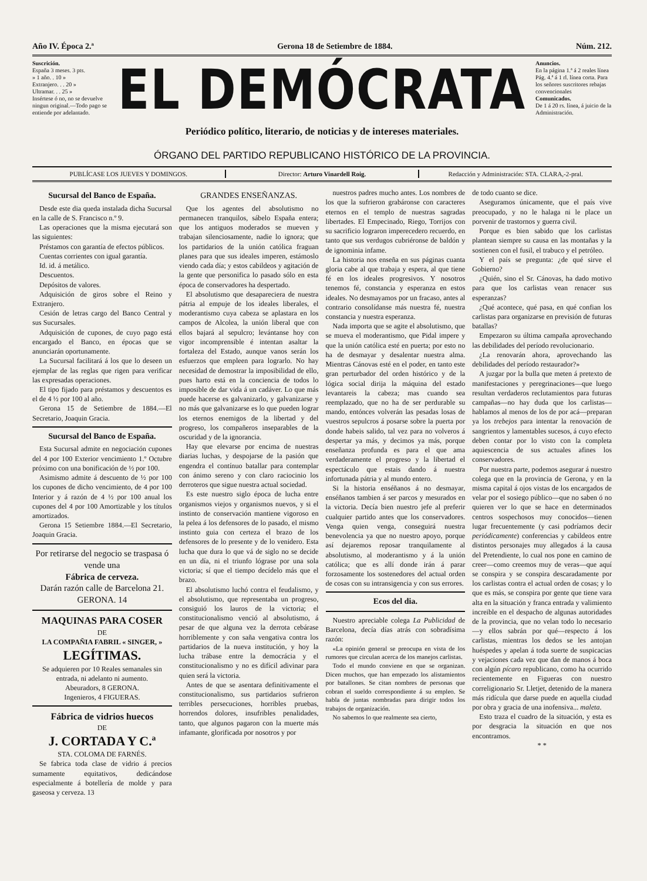Año IV. Época 2.ª Gerona 18 de Setiembre de 1884. Núm. 212.
Suscrición.
España 3 meses. 3 pts.
» 1 año. . 10 »
Extranjero. . . 20 »
Ultramar. . . 25 »
Insértese ó no, no se devuelve ningun original.—Todo pago se entiende por adelantado.
EL DEMÓCRATA
Periódico político, literario, de noticias y de intereses materiales.
Anuncios.
En la página 1.ª á 2 reales línea Pág. 4.ª á 1 rl. línea corta. Para los señores suscritores rebajas convencionales
Comunicados.
De 1 á 20 rs. línea, á juicio de la Administración.
ÓRGANO DEL PARTIDO REPUBLICANO HISTÓRICO DE LA PROVINCIA.
PUBLÍCASE LOS JUEVES Y DOMINGOS.
Director: Arturo Vinardell Roig.
Redacción y Administración: STA. CLARA,-2-pral.
Sucursal del Banco de España.
Desde este dia queda instalada dicha Sucursal en la calle de S. Francisco n.º 9.
Las operaciones que la misma ejecutará son las siguientes:
Préstamos con garantía de efectos públicos.
Cuentas corrientes con igual garantía.
Id. id. á metálico.
Descuentos.
Depósitos de valores.
Adquisición de giros sobre el Reino y Extranjero.
Cesión de letras cargo del Banco Central y sus Sucursales.
Adquisición de cupones, de cuyo pago está encargado el Banco, en épocas que se anunciarán oportunamente.
La Sucursal facilitará á los que lo deseen un ejemplar de las reglas que rigen para verificar las expresadas operaciones.
El tipo fijado para préstamos y descuentos es el de 4 ½ por 100 al año.
Gerona 15 de Setiembre de 1884.—El Secretario, Joaquin Gracia.
Sucursal del Banco de España.
Esta Sucursal admite en negociación cupones del 4 por 100 Exterior vencimiento 1.º Octubre próximo con una bonificación de ½ por 100.
Asimismo admite á descuento de ½ por 100 los cupones de dicho vencimiento, de 4 por 100 Interior y á razón de 4 ½ por 100 anual los cupones del 4 por 100 Amortizable y los títulos amortizados.
Gerona 15 Setiembre 1884.—El Secretario, Joaquin Gracia.
Por retirarse del negocio se traspasa ó vende una
Fábrica de cerveza.
Darán razón calle de Barcelona 21.
GERONA. 14
MAQUINAS PARA COSER
DE
LA COMPAÑIA FABRIL « SINGER, »
LEGÍTIMAS.
Se adquieren por 10 Reales semanales sin entrada, ni adelanto ni aumento.
Abeuradors, 8 GERONA.
Ingenieros, 4 FIGUERAS.
Fábrica de vidrios huecos
DE
J. CORTADA Y C.ª
STA. COLOMA DE FARNÉS.
Se fabrica toda clase de vidrio á precios sumamente equitativos, dedicándose especialmente á botellería de molde y para gaseosa y cerveza. 13
GRANDES ENSEÑANZAS.
Que los agentes del absolutismo no permanecen tranquilos, sábelo España entera; que los antiguos moderados se mueven y trabajan silenciosamente, nadie lo ignora; que los partidarios de la unión católica fraguan planes para que sus ideales imperen, estámoslo viendo cada día; y estos cabildeos y agitación de la gente que personifica lo pasado sólo en esta época de conservadores ha despertado.
El absolutismo que desapareciera de nuestra pátria al empuje de los ideales liberales, el moderantismo cuya cabeza se aplastara en los campos de Alcolea, la unión liberal que con ellos bajará al sepulcro; levántanse hoy con vigor incomprensible é intentan asaltar la fortaleza del Estado, aunque vanos serán los esfuerzos que empleen para lograrlo. No hay necesidad de demostrar la imposibilidad de ello, pues harto está en la conciencia de todos lo imposible de dar vida á un cadáver. Lo que más puede hacerse es galvanizarlo, y galvanizarse y no más que galvanizarse es lo que pueden lograr los eternos enemigos de la libertad y del progreso, los compañeros inseparables de la oscuridad y de la ignorancia.
Hay que elevarse por encima de nuestras diarias luchas, y despojarse de la pasión que engendra el contínuo batallar para contemplar con ánimo sereno y con claro raciocinio los derroteros que sigue nuestra actual sociedad.
Es este nuestro siglo época de lucha entre organismos viejos y organismos nuevos, y si el instinto de conservación mantiene vigoroso en la pelea á los defensores de lo pasado, el mismo instinto guia con certeza el brazo de los defensores de lo presente y de lo venidero. Esta lucha que dura lo que vá de siglo no se decide en un día, ni el triunfo lógrase por una sola victoria; sí que el tiempo decídelo más que el brazo.
El absolutismo luchó contra el feudalismo, y el absolutismo, que representaba un progreso, consiguió los lauros de la victoria; el constitucionalismo venció al absolutismo, á pesar de que alguna vez la derrota cebárase horriblemente y con saña vengativa contra los partidarios de la nueva institución, y hoy la lucha trábase entre la democrácia y el constitucionalismo y no es difícil adivinar para quien será la victoria.
Antes de que se asentara definitivamente el constitucionalismo, sus partidarios sufrieron terribles persecuciones, horribles pruebas, horrendos dolores, insufribles penalidades, tanto, que algunos pagaron con la muerte más infamante, glorificada por nosotros y por
nuestros padres mucho antes. Los nombres de los que la sufrieron grabáronse con caracteres eternos en el templo de nuestras sagradas libertades. El Empecinado, Riego, Torrijos con su sacrificio lograron imperecedero recuerdo, en tanto que sus verdugos cubriéronse de baldón y de ignominia infame.
La historia nos enseña en sus páginas cuanta gloria cabe al que trabaja y espera, al que tiene fé en los ideales progresivos. Y nosotros tenemos fé, constancia y esperanza en estos ideales. No desmayamos por un fracaso, antes al contrario consolídanse más nuestra fé, nuestra constancia y nuestra esperanza.
Nada importa que se agite el absolutismo, que se mueva el moderantismo, que Pidal impere y que la unión católica esté en puerta; por esto no ha de desmayar y desalentar nuestra alma. Mientras Cánovas esté en el poder, en tanto este gran perturbador del orden histórico y de la lógica social dirija la máquina del estado levantareis la cabeza; mas cuando sea reemplazado, que no ha de ser perdurable su mando, entónces volverán las pesadas losas de vuestros sepulcros á posarse sobre la puerta por donde habeis salido, tal vez para no volveros á despertar ya más, y decimos ya más, porque enseñanza profunda es para el que ama verdaderamente el progreso y la libertad el espectáculo que estais dando á nuestra infortunada pátria y al mundo entero.
Si la historia enséñanos á no desmayar, enséñanos tambien á ser parcos y mesurados en la victoria. Decía bien nuestro jefe al preferir cualquier partido antes que los conservadores. Venga quien venga, conseguirá nuestra benevolencia ya que no nuestro apoyo, porque así dejaremos reposar tranquilamente al absolutismo, al moderantismo y á la unión católica; que es allí donde irán á parar forzosamente los sostenedores del actual orden de cosas con su intransigencia y con sus errores.
Ecos del dia.
Nuestro apreciable colega La Publicidad de Barcelona, decía días atrás con sobradísima razón:
«La opinión general se preocupa en vista de los rumores que circulan acerca de los manejos carlistas.
Todo el mundo conviene en que se organizan. Dicen muchos, que han empezado los alistamientos por batallones. Se citan nombres de personas que cobran el sueldo correspondiente á su empleo. Se habla de juntas nombradas para dirigir todos los trabajos de organización.
No sabemos lo que realmente sea cierto,
de todo cuanto se dice.
Aseguramos únicamente, que el país vive preocupado, y no le halaga ni le place un porvenir de trastornos y guerra civil.
Porque es bien sabido que los carlistas plantean siempre su causa en las montañas y la sostienen con el fusil, el trabuco y el petróleo.
Y el país se pregunta: ¿de qué sirve el Gobierno?
¿Quién, sino el Sr. Cánovas, ha dado motivo para que los carlistas vean renacer sus esperanzas?
¿Qué acontece, qué pasa, en qué confian los carlistas para organizarse en previsión de futuras batallas?
Empezaron su última campaña aprovechando las debilidades del período revolucionario.
¿La renovarán ahora, aprovechando las debilidades del período restaurador?»
A juzgar por la bulla que meten á pretexto de manifestaciones y peregrinaciones—que luego resultan verdaderos reclutamientos para futuras campañas—no hay duda que los carlistas—hablamos al menos de los de por acá—preparan ya los trebejos para intentar la renovación de sangrientos y lamentables sucesos, á cuyo efecto deben contar por lo visto con la completa aquiescencia de sus actuales afines los conservadores.
Por nuestra parte, podemos asegurar á nuestro colega que en la provincia de Gerona, y en la misma capital á ojos vistas de los encargados de velar por el sosiego público—que no saben ó no quieren ver lo que se hace en determinados centros sospechosos muy conocidos—tienen lugar frecuentemente (y casi podríamos decir periódicamente) conferencias y cabildeos entre distintos personajes muy allegados á la causa del Pretendiente, lo cual nos pone en camino de creer—como creemos muy de veras—que aquí se conspira y se conspira descaradamente por los carlistas contra el actual orden de cosas; y lo que es más, se conspira por gente que tiene vara alta en la situación y franca entrada y valimiento increible en el despacho de algunas autoridades de la provincia, que no velan todo lo necesario—y ellos sabrán por qué—respecto á los carlistas, mientras los dedos se les antojan huéspedes y apelan á toda suerte de suspicacias y vejaciones cada vez que dan de manos á boca con algún pícaro republicano, como ha ocurrido recientemente en Figueras con nuestro correligionario Sr. Lletjet, detenido de la manera más ridícula que darse puede en aquella ciudad por obra y gracia de una inofensiva... maleta.
Esto traza el cuadro de la situación, y esta es por desgracia la situación en que nos encontramos.
* *